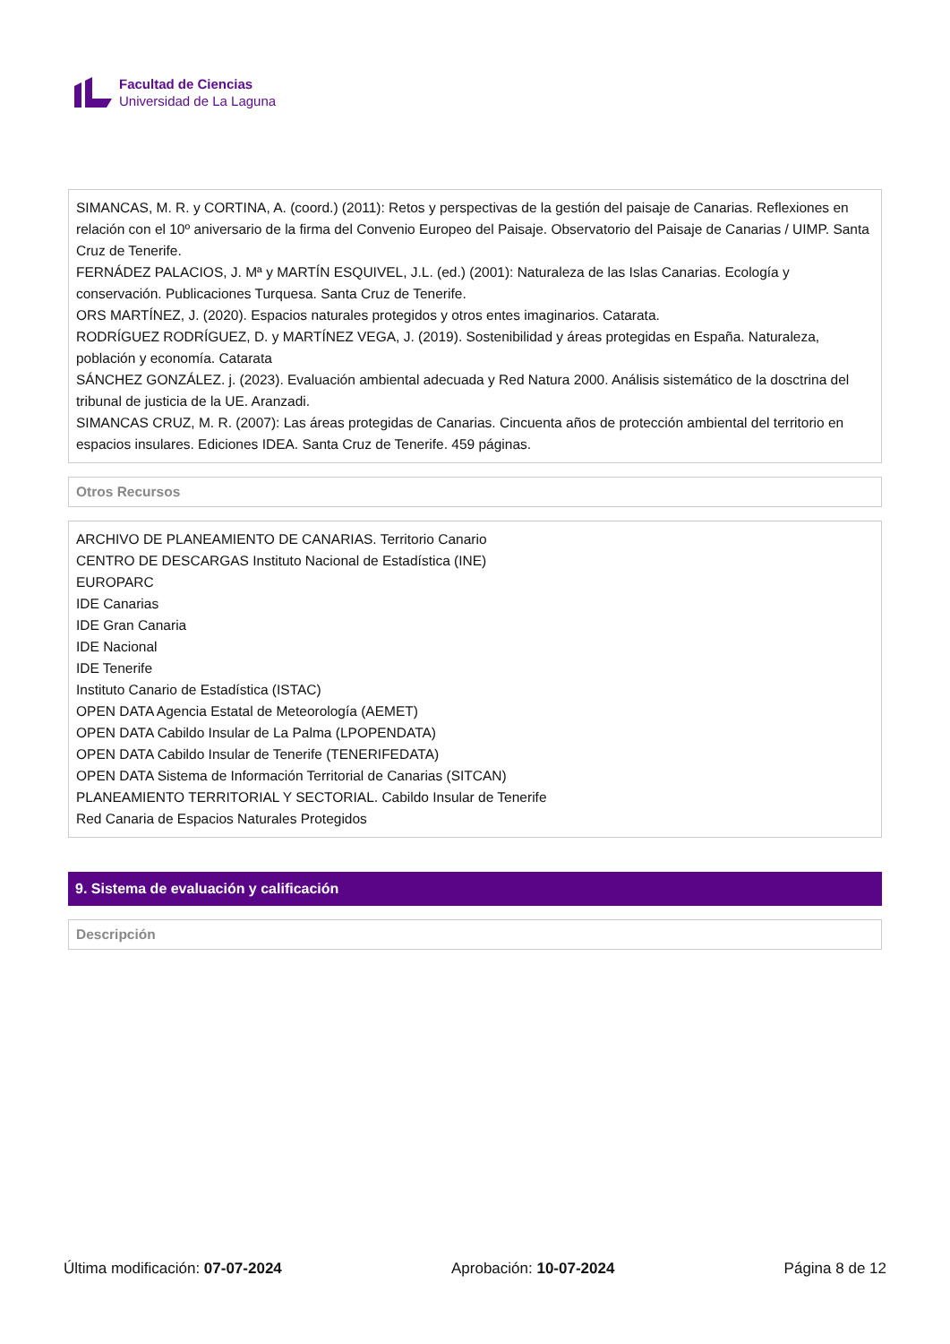Facultad de Ciencias
Universidad de La Laguna
SIMANCAS, M. R. y CORTINA, A. (coord.) (2011): Retos y perspectivas de la gestión del paisaje de Canarias. Reflexiones en relación con el 10º aniversario de la firma del Convenio Europeo del Paisaje. Observatorio del Paisaje de Canarias / UIMP. Santa Cruz de Tenerife.
FERNÁDEZ PALACIOS, J. Mª y MARTÍN ESQUIVEL, J.L. (ed.) (2001): Naturaleza de las Islas Canarias. Ecología y conservación. Publicaciones Turquesa. Santa Cruz de Tenerife.
ORS MARTÍNEZ, J. (2020). Espacios naturales protegidos y otros entes imaginarios. Catarata.
RODRÍGUEZ RODRÍGUEZ, D. y MARTÍNEZ VEGA, J. (2019). Sostenibilidad y áreas protegidas en España. Naturaleza, población y economía. Catarata
SÁNCHEZ GONZÁLEZ. j. (2023). Evaluación ambiental adecuada y Red Natura 2000. Análisis sistemático de la dosctrina del tribunal de justicia de la UE. Aranzadi.
SIMANCAS CRUZ, M. R. (2007): Las áreas protegidas de Canarias. Cincuenta años de protección ambiental del territorio en espacios insulares. Ediciones IDEA. Santa Cruz de Tenerife. 459 páginas.
Otros Recursos
ARCHIVO DE PLANEAMIENTO DE CANARIAS. Territorio Canario
CENTRO DE DESCARGAS Instituto Nacional de Estadística (INE)
EUROPARC
IDE Canarias
IDE Gran Canaria
IDE Nacional
IDE Tenerife
Instituto Canario de Estadística (ISTAC)
OPEN DATA Agencia Estatal de Meteorología (AEMET)
OPEN DATA Cabildo Insular de La Palma (LPOPENDATA)
OPEN DATA Cabildo Insular de Tenerife (TENERIFEDATA)
OPEN DATA Sistema de Información Territorial de Canarias (SITCAN)
PLANEAMIENTO TERRITORIAL Y SECTORIAL. Cabildo Insular de Tenerife
Red Canaria de Espacios Naturales Protegidos
9. Sistema de evaluación y calificación
Descripción
Última modificación: 07-07-2024 Aprobación: 10-07-2024 Página 8 de 12